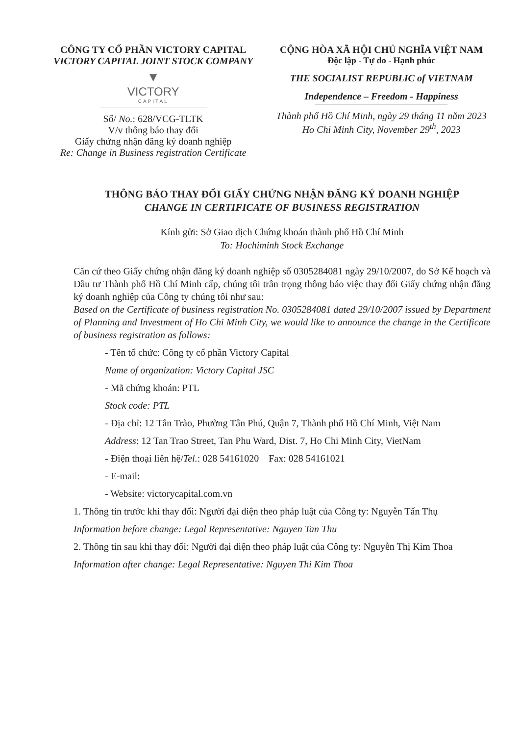CÔNG TY CỔ PHẦN VICTORY CAPITAL
VICTORY CAPITAL JOINT STOCK COMPANY
▼
VICTORY
CAPITAL
Số/ No.: 628/VCG-TLTK
V/v thông báo thay đổi
Giấy chứng nhận đăng ký doanh nghiệp
Re: Change in Business registration Certificate
CỘNG HÒA XÃ HỘI CHỦ NGHĨA VIỆT NAM
Độc lập - Tự do - Hạnh phúc
THE SOCIALIST REPUBLIC of VIETNAM
Independence – Freedom - Happiness
Thành phố Hồ Chí Minh, ngày 29 tháng 11 năm 2023
Ho Chi Minh City, November 29<sup>th</sup>, 2023
THÔNG BÁO THAY ĐỔI GIẤY CHỨNG NHẬN ĐĂNG KÝ DOANH NGHIỆP
CHANGE IN CERTIFICATE OF BUSINESS REGISTRATION
Kính gửi: Sở Giao dịch Chứng khoán thành phố Hồ Chí Minh
To: Hochiminh Stock Exchange
Căn cứ theo Giấy chứng nhận đăng ký doanh nghiệp số 0305284081 ngày 29/10/2007, do Sở Kế hoạch và Đầu tư Thành phố Hồ Chí Minh cấp, chúng tôi trân trọng thông báo việc thay đổi Giấy chứng nhận đăng ký doanh nghiệp của Công ty chúng tôi như sau:
Based on the Certificate of business registration No. 0305284081 dated 29/10/2007 issued by Department of Planning and Investment of Ho Chi Minh City, we would like to announce the change in the Certificate of business registration as follows:
- Tên tổ chức: Công ty cổ phần Victory Capital
Name of organization: Victory Capital JSC
- Mã chứng khoán: PTL
Stock code: PTL
- Địa chỉ: 12 Tân Trào, Phường Tân Phú, Quận 7, Thành phố Hồ Chí Minh, Việt Nam
Address: 12 Tan Trao Street, Tan Phu Ward, Dist. 7, Ho Chi Minh City, VietNam
- Điện thoại liên hệ/Tel.: 028 54161020 Fax: 028 54161021
- E-mail:
- Website: victorycapital.com.vn
1. Thông tin trước khi thay đổi: Người đại diện theo pháp luật của Công ty: Nguyễn Tấn Thụ
Information before change: Legal Representative: Nguyen Tan Thu
2. Thông tin sau khi thay đổi: Người đại diện theo pháp luật của Công ty: Nguyễn Thị Kim Thoa
Information after change: Legal Representative: Nguyen Thi Kim Thoa